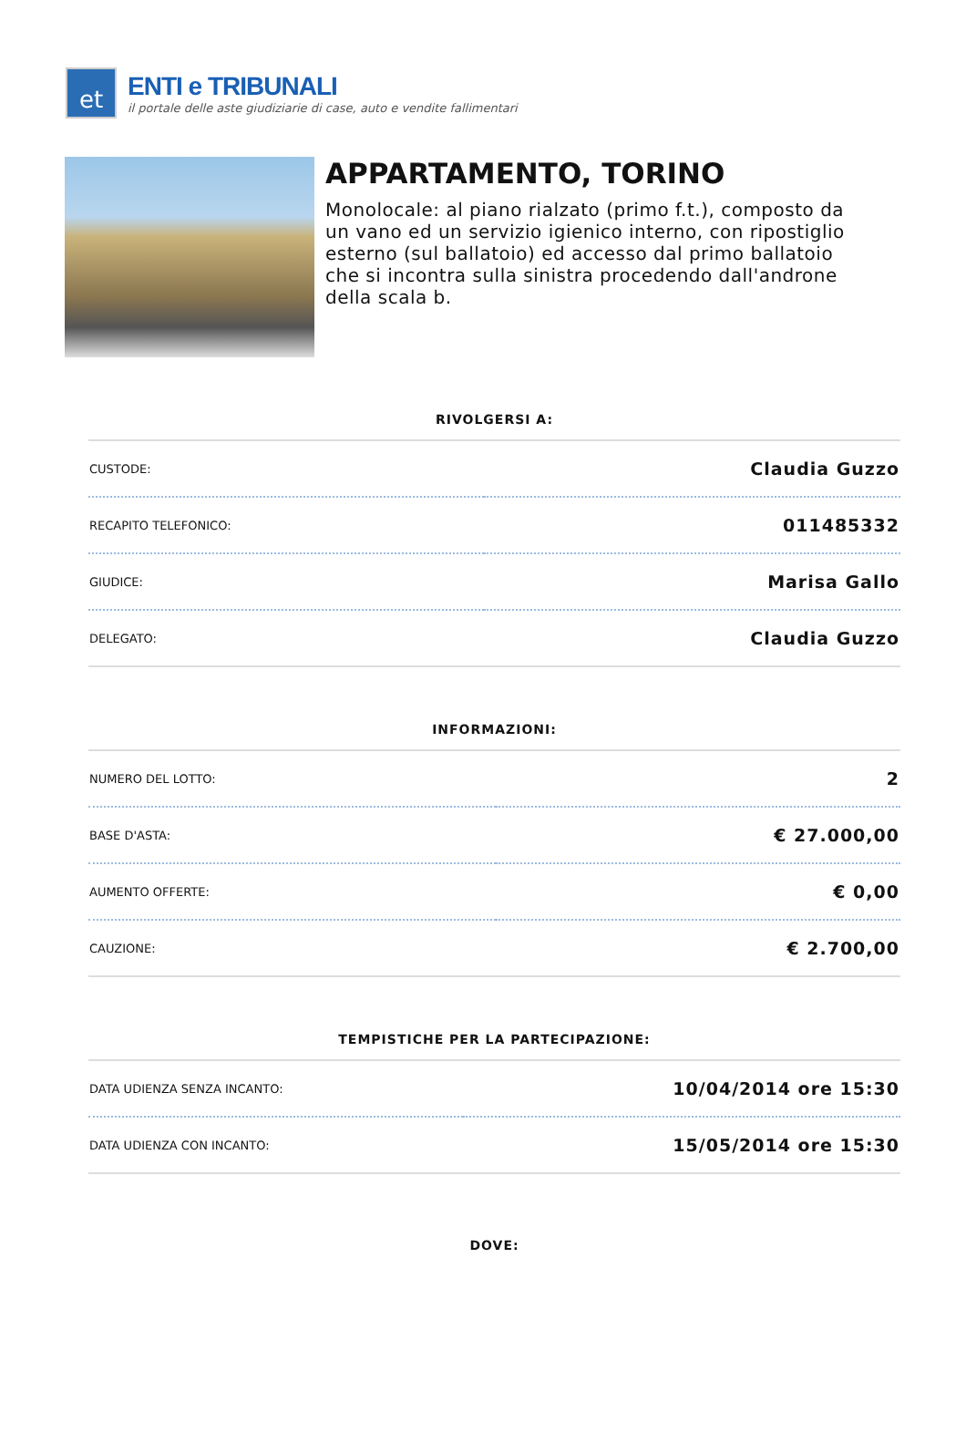et
ENTI e TRIBUNALI
il portale delle aste giudiziarie di case, auto e vendite fallimentari
APPARTAMENTO, TORINO
Monolocale: al piano rialzato (primo f.t.), composto da un vano ed un servizio igienico interno, con ripostiglio esterno (sul ballatoio) ed accesso dal primo ballatoio che si incontra sulla sinistra procedendo dall'androne della scala b.
RIVOLGERSI A:
| CUSTODE: | Claudia Guzzo |
| RECAPITO TELEFONICO: | 011485332 |
| GIUDICE: | Marisa Gallo |
| DELEGATO: | Claudia Guzzo |
INFORMAZIONI:
| NUMERO DEL LOTTO: | 2 |
| BASE D'ASTA: | € 27.000,00 |
| AUMENTO OFFERTE: | € 0,00 |
| CAUZIONE: | € 2.700,00 |
TEMPISTICHE PER LA PARTECIPAZIONE:
| DATA UDIENZA SENZA INCANTO: | 10/04/2014 ore 15:30 |
| DATA UDIENZA CON INCANTO: | 15/05/2014 ore 15:30 |
DOVE: